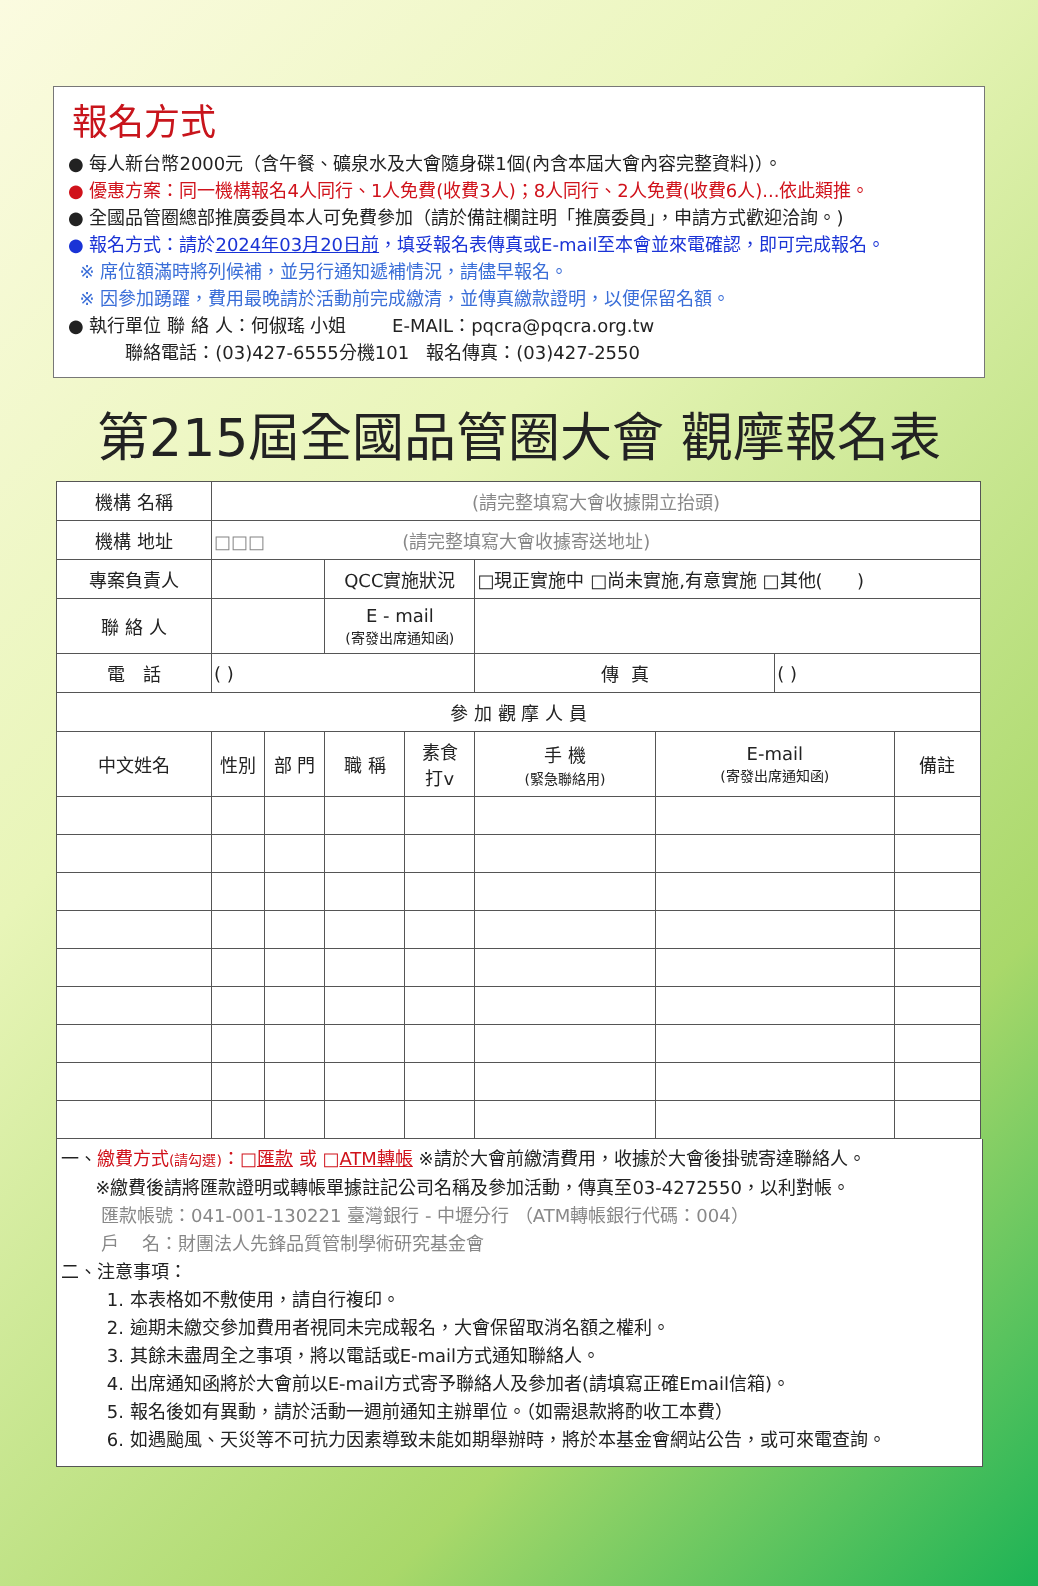報名方式
● 每人新台幣2000元（含午餐、礦泉水及大會隨身碟1個(內含本屆大會內容完整資料)）。
● 優惠方案：同一機構報名4人同行、1人免費(收費3人)；8人同行、2人免費(收費6人)...依此類推。
● 全國品管圈總部推廣委員本人可免費參加（請於備註欄註明「推廣委員」，申請方式歡迎洽詢。)
● 報名方式：請於2024年03月20日前，填妥報名表傳真或E-mail至本會並來電確認，即可完成報名。
※ 席位額滿時將列候補，並另行通知遞補情況，請儘早報名。
※ 因參加踴躍，費用最晚請於活動前完成繳清，並傳真繳款證明，以便保留名額。
● 執行單位 聯 絡 人：何俶瑤 小姐 E-MAIL：pqcra@pqcra.org.tw
聯絡電話：(03)427-6555分機101 報名傳真：(03)427-2550
第215屆全國品管圈大會 觀摩報名表
| 機構 名稱 | (請完整填寫大會收據開立抬頭) | | | | | | | |
| 機構 地址 | □□□ (請完整填寫大會收據寄送地址) | | | | | | | |
| 專案負責人 | | | QCC實施狀況 | | □現正實施中 □尚未實施,有意實施 □其他( ) | | | |
| 聯 絡 人 | | | E - mail (寄發出席通知函) | | | | | |
| 電 話 | ( ) | | | | 傳 真 | | ( ) | |
| 參 加 觀 摩 人 員 | | | | | | | | |
| 中文姓名 | 性別 | 部 門 | 職 稱 | 素食 打v | 手 機 (緊急聯絡用) | E-mail (寄發出席通知函) | | 備註 |
一、繳費方式(請勾選)：□匯款 或 □ATM轉帳 ※請於大會前繳清費用，收據於大會後掛號寄達聯絡人。
※繳費後請將匯款證明或轉帳單據註記公司名稱及參加活動，傳真至03-4272550，以利對帳。
匯款帳號：041-001-130221 臺灣銀行 - 中壢分行 （ATM轉帳銀行代碼：004）
戶 名：財團法人先鋒品質管制學術研究基金會
二、注意事項：
1. 本表格如不敷使用，請自行複印。
2. 逾期未繳交參加費用者視同未完成報名，大會保留取消名額之權利。
3. 其餘未盡周全之事項，將以電話或E-mail方式通知聯絡人。
4. 出席通知函將於大會前以E-mail方式寄予聯絡人及參加者(請填寫正確Email信箱)。
5. 報名後如有異動，請於活動一週前通知主辦單位。（如需退款將酌收工本費）
6. 如遇颱風、天災等不可抗力因素導致未能如期舉辦時，將於本基金會網站公告，或可來電查詢。